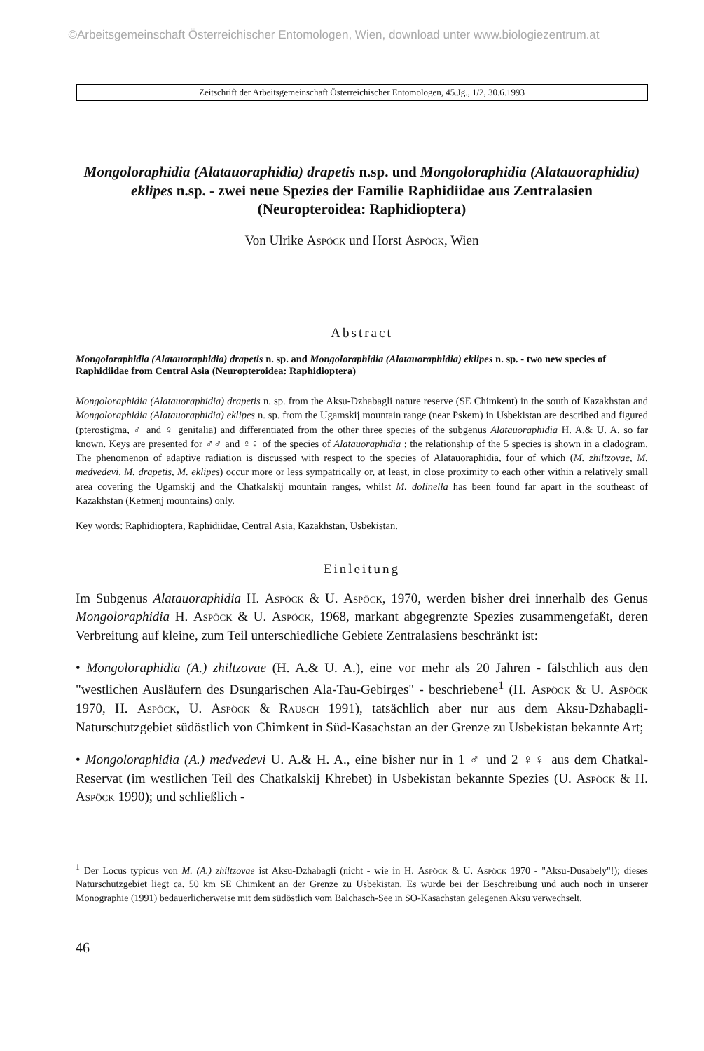©Arbeitsgemeinschaft Österreichischer Entomologen, Wien, download unter www.biologiezentrum.at
Zeitschrift der Arbeitsgemeinschaft Österreichischer Entomologen, 45.Jg., 1/2, 30.6.1993
Mongoloraphidia (Alatauoraphidia) drapetis n.sp. und Mongoloraphidia (Alatauoraphidia) eklipes n.sp. - zwei neue Spezies der Familie Raphidiidae aus Zentralasien
(Neuropteroidea: Raphidioptera)
Von Ulrike Aspöck und Horst Aspöck, Wien
Abstract
Mongoloraphidia (Alatauoraphidia) drapetis n. sp. and Mongoloraphidia (Alatauoraphidia) eklipes n. sp. - two new species of Raphidiidae from Central Asia (Neuropteroidea: Raphidioptera)
Mongoloraphidia (Alatauoraphidia) drapetis n. sp. from the Aksu-Dzhabagli nature reserve (SE Chimkent) in the south of Kazakhstan and Mongoloraphidia (Alatauoraphidia) eklipes n. sp. from the Ugamskij mountain range (near Pskem) in Usbekistan are described and figured (pterostigma, ♂ and ♀ genitalia) and differentiated from the other three species of the subgenus Alatauoraphidia H. A.& U. A. so far known. Keys are presented for ♂♂ and ♀♀ of the species of Alatauoraphidia ; the relationship of the 5 species is shown in a cladogram. The phenomenon of adaptive radiation is discussed with respect to the species of Alatauoraphidia, four of which (M. zhiltzovae, M. medvedevi, M. drapetis, M. eklipes) occur more or less sympatrically or, at least, in close proximity to each other within a relatively small area covering the Ugamskij and the Chatkalskij mountain ranges, whilst M. dolinella has been found far apart in the southeast of Kazakhstan (Ketmenj mountains) only.
Key words: Raphidioptera, Raphidiidae, Central Asia, Kazakhstan, Usbekistan.
Einleitung
Im Subgenus Alatauoraphidia H. Aspöck & U. Aspöck, 1970, werden bisher drei innerhalb des Genus Mongoloraphidia H. Aspöck & U. Aspöck, 1968, markant abgegrenzte Spezies zusammengefaßt, deren Verbreitung auf kleine, zum Teil unterschiedliche Gebiete Zentralasiens beschränkt ist:
• Mongoloraphidia (A.) zhiltzovae (H. A.& U. A.), eine vor mehr als 20 Jahren - fälschlich aus den "westlichen Ausläufern des Dsungarischen Ala-Tau-Gebirges" - beschriebene<sup>1</sup> (H. Aspöck & U. Aspöck 1970, H. Aspöck, U. Aspöck & Rausch 1991), tatsächlich aber nur aus dem Aksu-Dzhabagli-Naturschutzgebiet südöstlich von Chimkent in Süd-Kasachstan an der Grenze zu Usbekistan bekannte Art;
• Mongoloraphidia (A.) medvedevi U. A.& H. A., eine bisher nur in 1 ♂ und 2 ♀♀ aus dem Chatkal-Reservat (im westlichen Teil des Chatkalskij Khrebet) in Usbekistan bekannte Spezies (U. Aspöck & H. Aspöck 1990); und schließlich -
<sup>1</sup> Der Locus typicus von M. (A.) zhiltzovae ist Aksu-Dzhabagli (nicht - wie in H. Aspöck & U. Aspöck 1970 - "Aksu-Dusabely"!); dieses Naturschutzgebiet liegt ca. 50 km SE Chimkent an der Grenze zu Usbekistan. Es wurde bei der Beschreibung und auch noch in unserer Monographie (1991) bedauerlicherweise mit dem südöstlich vom Balchasch-See in SO-Kasachstan gelegenen Aksu verwechselt.
46